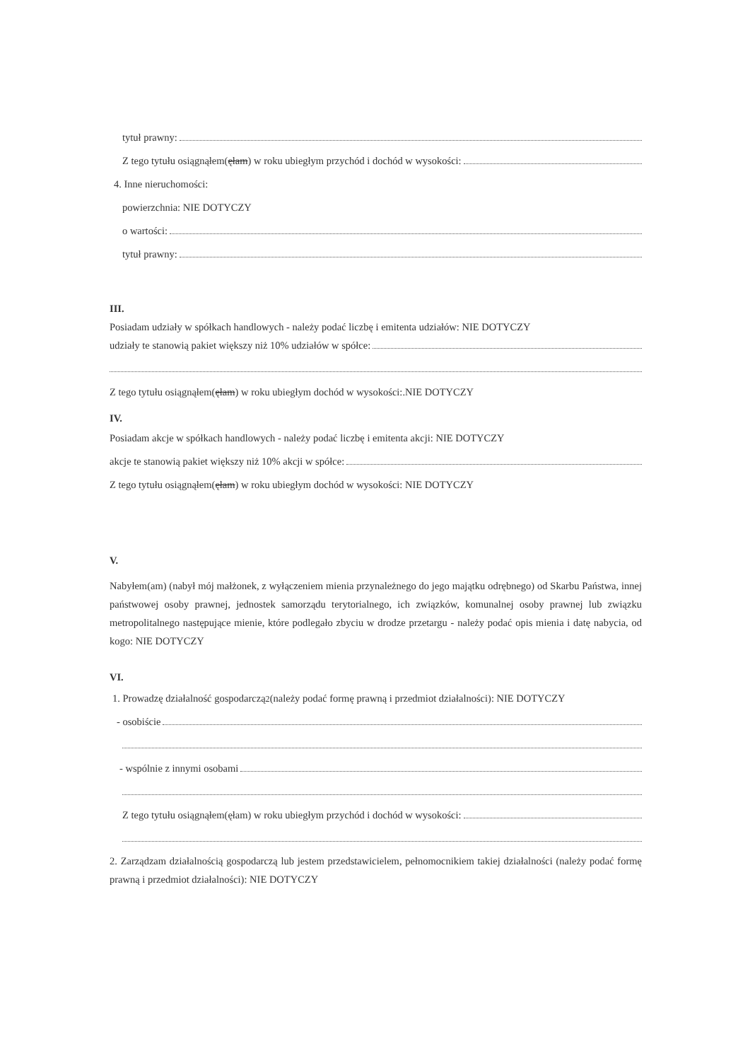tytuł prawny:
Z tego tytułu osiągnąłem(ęłam) w roku ubiegłym przychód i dochód w wysokości:
4. Inne nieruchomości:
powierzchnia: NIE DOTYCZY
o wartości:
tytuł prawny:
III.
Posiadam udziały w spółkach handlowych - należy podać liczbę i emitenta udziałów: NIE DOTYCZY
udziały te stanowią pakiet większy niż 10% udziałów w spółce:
Z tego tytułu osiągnąłem(ęłam) w roku ubiegłym dochód w wysokości:.NIE DOTYCZY
IV.
Posiadam akcje w spółkach handlowych - należy podać liczbę i emitenta akcji: NIE DOTYCZY
akcje te stanowią pakiet większy niż 10% akcji w spółce:
Z tego tytułu osiągnąłem(ęłam) w roku ubiegłym dochód w wysokości: NIE DOTYCZY
V.
Nabyłem(am) (nabył mój małżonek, z wyłączeniem mienia przynależnego do jego majątku odrębnego) od Skarbu Państwa, innej państwowej osoby prawnej, jednostek samorządu terytorialnego, ich związków, komunalnej osoby prawnej lub związku metropolitalnego następujące mienie, które podlegało zbyciu w drodze przetargu - należy podać opis mienia i datę nabycia, od kogo: NIE DOTYCZY
VI.
1. Prowadzę działalność gospodarczą<sup>2</sup> (należy podać formę prawną i przedmiot działalności): NIE DOTYCZY
- osobiście
- wspólnie z innymi osobami
Z tego tytułu osiągnąłem(ęłam) w roku ubiegłym przychód i dochód w wysokości:
2. Zarządzam działalnością gospodarczą lub jestem przedstawicielem, pełnomocnikiem takiej działalności (należy podać formę prawną i przedmiot działalności): NIE DOTYCZY